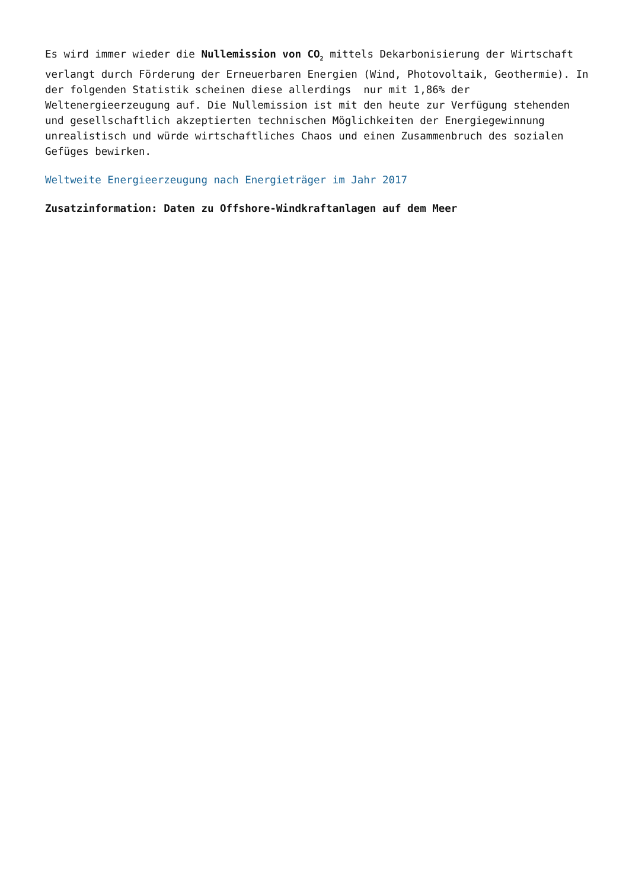Es wird immer wieder die Nullemission von CO<sub>2</sub> mittels Dekarbonisierung der Wirtschaft verlangt durch Förderung der Erneuerbaren Energien (Wind, Photovoltaik, Geothermie). In der folgenden Statistik scheinen diese allerdings nur mit 1,86% der Weltenergieerzeugung auf. Die Nullemission ist mit den heute zur Verfügung stehenden und gesellschaftlich akzeptierten technischen Möglichkeiten der Energiegewinnung unrealistisch und würde wirtschaftliches Chaos und einen Zusammenbruch des sozialen Gefüges bewirken.
Weltweite Energieerzeugung nach Energieträger im Jahr 2017
Zusatzinformation: Daten zu Offshore-Windkraftanlagen auf dem Meer